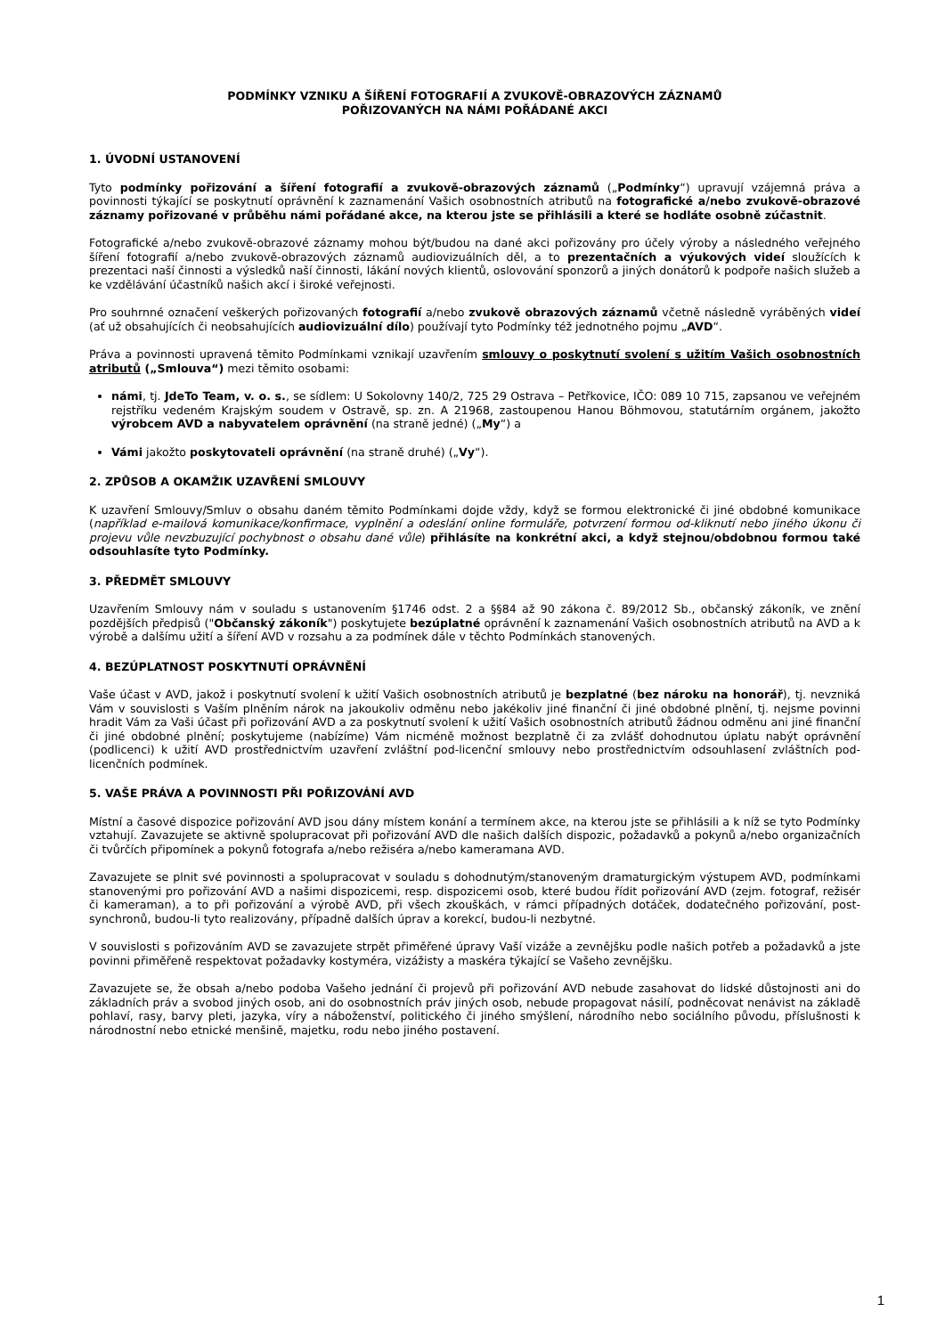PODMÍNKY VZNIKU A ŠÍŘENÍ FOTOGRAFIÍ A ZVUKOVĚ-OBRAZOVÝCH ZÁZNAMŮ
POŘIZOVANÝCH NA NÁMI POŘÁDANÉ AKCI
1. ÚVODNÍ USTANOVENÍ
Tyto podmínky pořizování a šíření fotografií a zvukově-obrazových záznamů („Podmínky“) upravují vzájemná práva a povinnosti týkající se poskytnutí oprávnění k zaznamenání Vašich osobnostních atributů na fotografické a/nebo zvukově-obrazové záznamy pořizované v průběhu námi pořádané akce, na kterou jste se přihlásili a které se hodláte osobně zúčastnit.
Fotografické a/nebo zvukově-obrazové záznamy mohou být/budou na dané akci pořizovány pro účely výroby a následného veřejného šíření fotografií a/nebo zvukově-obrazových záznamů audiovizuálních děl, a to prezentačních a výukových videí sloužících k prezentaci naší činnosti a výsledků naší činnosti, lákání nových klientů, oslovování sponzorů a jiných donátorů k podpoře našich služeb a ke vzdělávání účastníků našich akcí i široké veřejnosti.
Pro souhrnné označení veškerých pořizovaných fotografií a/nebo zvukově obrazových záznamů včetně následně vyráběných videí (ať už obsahujících či neobsahujících audiovizuální dílo) používají tyto Podmínky též jednotného pojmu „AVD“.
Práva a povinnosti upravená těmito Podmínkami vznikají uzavřením smlouvy o poskytnutí svolení s užitím Vašich osobnostních atributů („Smlouva“) mezi těmito osobami:
námi, tj. JdeTo Team, v. o. s., se sídlem: U Sokolovny 140/2, 725 29 Ostrava – Petřkovice, IČO: 089 10 715, zapsanou ve veřejném rejstříku vedeném Krajským soudem v Ostravě, sp. zn. A 21968, zastoupenou Hanou Böhmovou, statutárním orgánem, jakožto výrobcem AVD a nabyvatelem oprávnění (na straně jedné) („My“) a
Vámi jakožto poskytovateli oprávnění (na straně druhé) („Vy“).
2. ZPŮSOB A OKAMŽIK UZAVŘENÍ SMLOUVY
K uzavření Smlouvy/Smluv o obsahu daném těmito Podmínkami dojde vždy, když se formou elektronické či jiné obdobné komunikace (například e-mailová komunikace/konfirmace, vyplnění a odeslání online formuláře, potvrzení formou od-kliknutí nebo jiného úkonu či projevu vůle nevzbuzující pochybnost o obsahu dané vůle) přihlásíte na konkrétní akci, a když stejnou/obdobnou formou také odsouhlasíte tyto Podmínky.
3. PŘEDMĚT SMLOUVY
Uzavřením Smlouvy nám v souladu s ustanovením §1746 odst. 2 a §§84 až 90 zákona č. 89/2012 Sb., občanský zákoník, ve znění pozdějších předpisů ("Občanský zákoník") poskytujete bezúplatné oprávnění k zaznamenání Vašich osobnostních atributů na AVD a k výrobě a dalšímu užití a šíření AVD v rozsahu a za podmínek dále v těchto Podmínkách stanovených.
4. BEZÚPLATNOST POSKYTNUTÍ OPRÁVNĚNÍ
Vaše účast v AVD, jakož i poskytnutí svolení k užití Vašich osobnostních atributů je bezplatné (bez nároku na honorář), tj. nevzniká Vám v souvislosti s Vaším plněním nárok na jakoukoliv odměnu nebo jakékoliv jiné finanční či jiné obdobné plnění, tj. nejsme povinni hradit Vám za Vaši účast při pořizování AVD a za poskytnutí svolení k užití Vašich osobnostních atributů žádnou odměnu ani jiné finanční či jiné obdobné plnění; poskytujeme (nabízíme) Vám nicméně možnost bezplatně či za zvlášť dohodnutou úplatu nabýt oprávnění (podlicenci) k užití AVD prostřednictvím uzavření zvláštní pod-licenční smlouvy nebo prostřednictvím odsouhlasení zvláštních pod-licenčních podmínek.
5. VAŠE PRÁVA A POVINNOSTI PŘI POŘIZOVÁNÍ AVD
Místní a časové dispozice pořizování AVD jsou dány místem konání a termínem akce, na kterou jste se přihlásili a k níž se tyto Podmínky vztahují. Zavazujete se aktivně spolupracovat při pořizování AVD dle našich dalších dispozic, požadavků a pokynů a/nebo organizačních či tvůrčích připomínek a pokynů fotografa a/nebo režiséra a/nebo kameramana AVD.
Zavazujete se plnit své povinnosti a spolupracovat v souladu s dohodnutým/stanoveným dramaturgickým výstupem AVD, podmínkami stanovenými pro pořizování AVD a našimi dispozicemi, resp. dispozicemi osob, které budou řídit pořizování AVD (zejm. fotograf, režisér či kameraman), a to při pořizování a výrobě AVD, při všech zkouškách, v rámci případných dotáček, dodatečného pořizování, post-synchronů, budou-li tyto realizovány, případně dalších úprav a korekcí, budou-li nezbytné.
V souvislosti s pořizováním AVD se zavazujete strpět přiměřené úpravy Vaší vizáže a zevnějšku podle našich potřeb a požadavků a jste povinni přiměřeně respektovat požadavky kostyméra, vizážisty a maskéra týkající se Vašeho zevnějšku.
Zavazujete se, že obsah a/nebo podoba Vašeho jednání či projevů při pořizování AVD nebude zasahovat do lidské důstojnosti ani do základních práv a svobod jiných osob, ani do osobnostních práv jiných osob, nebude propagovat násilí, podněcovat nenávist na základě pohlaví, rasy, barvy pleti, jazyka, víry a náboženství, politického či jiného smýšlení, národního nebo sociálního původu, příslušnosti k národnostní nebo etnické menšině, majetku, rodu nebo jiného postavení.
1